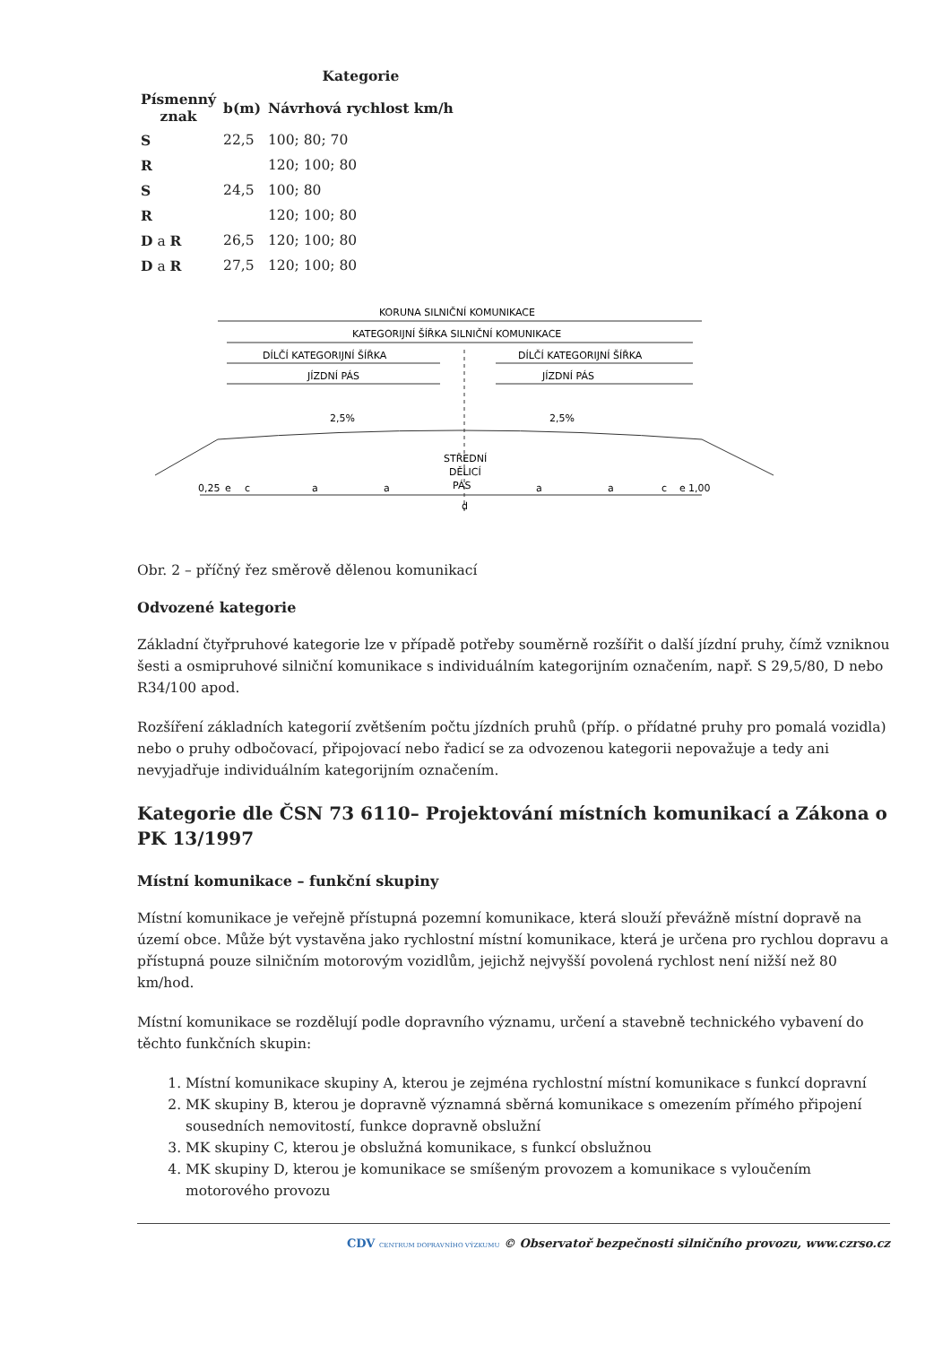| | | Kategorie |
| --- | --- | --- |
| Písmenný znak | b(m) | Návrhová rychlost km/h |
| S | 22,5 | 100; 80; 70 |
| R | | 120; 100; 80 |
| S | 24,5 | 100; 80 |
| R | | 120; 100; 80 |
| D a R | 26,5 | 120; 100; 80 |
| D a R | 27,5 | 120; 100; 80 |
KORUNA SILNIČNÍ KOMUNIKACE
KATEGORIJNÍ ŠÍŘKA SILNIČNÍ KOMUNIKACE
DÍLČÍ KATEGORIJNÍ ŠÍŘKA
DÍLČÍ KATEGORIJNÍ ŠÍŘKA
JÍZDNÍ PÁS
JÍZDNÍ PÁS
2,5%
2,5%
STŘEDNÍ
DĚLICÍ
PÁS
0,25
e
c
a
a
a
a
c
e
1,00
d
Obr. 2 – příčný řez směrově dělenou komunikací
Odvozené kategorie
Základní čtyřpruhové kategorie lze v případě potřeby souměrně rozšířit o další jízdní pruhy, čímž vzniknou šesti a osmipruhové silniční komunikace s individuálním kategorijním označením, např. S 29,5/80, D nebo R34/100 apod.
Rozšíření základních kategorií zvětšením počtu jízdních pruhů (příp. o přídatné pruhy pro pomalá vozidla) nebo o pruhy odbočovací, připojovací nebo řadicí se za odvozenou kategorii nepovažuje a tedy ani nevyjadřuje individuálním kategorijním označením.
Kategorie dle ČSN 73 6110– Projektování místních komunikací a Zákona o PK 13/1997
Místní komunikace – funkční skupiny
Místní komunikace je veřejně přístupná pozemní komunikace, která slouží převážně místní dopravě na území obce. Může být vystavěna jako rychlostní místní komunikace, která je určena pro rychlou dopravu a přístupná pouze silničním motorovým vozidlům, jejichž nejvyšší povolená rychlost není nižší než 80 km/hod.
Místní komunikace se rozdělují podle dopravního významu, určení a stavebně technického vybavení do těchto funkčních skupin:
1. Místní komunikace skupiny A, kterou je zejména rychlostní místní komunikace s funkcí dopravní
2. MK skupiny B, kterou je dopravně významná sběrná komunikace s omezením přímého připojení sousedních nemovitostí, funkce dopravně obslužní
3. MK skupiny C, kterou je obslužná komunikace, s funkcí obslužnou
4. MK skupiny D, kterou je komunikace se smíšeným provozem a komunikace s vyloučením motorového provozu
CDV CENTRUM DOPRAVNÍHO VÝZKUMU © Observatoř bezpečnosti silničního provozu, www.czrso.cz